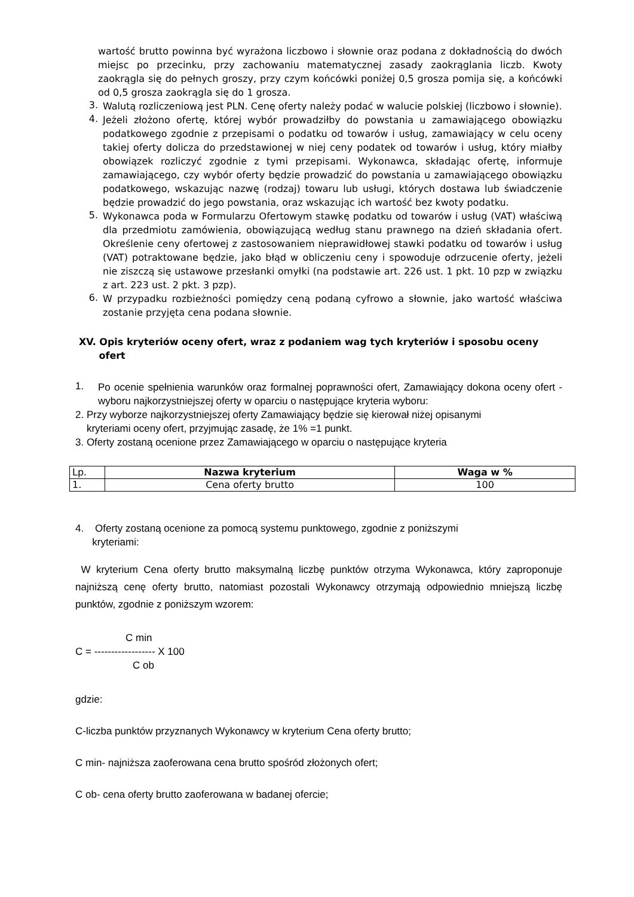wartość brutto powinna być wyrażona liczbowo i słownie oraz podana z dokładnością do dwóch miejsc po przecinku, przy zachowaniu matematycznej zasady zaokrąglania liczb. Kwoty zaokrągla się do pełnych groszy, przy czym końcówki poniżej 0,5 grosza pomija się, a końcówki od 0,5 grosza zaokrągla się do 1 grosza.
3. Walutą rozliczeniową jest PLN. Cenę oferty należy podać w walucie polskiej (liczbowo i słownie).
4. Jeżeli złożono ofertę, której wybór prowadziłby do powstania u zamawiającego obowiązku podatkowego zgodnie z przepisami o podatku od towarów i usług, zamawiający w celu oceny takiej oferty dolicza do przedstawionej w niej ceny podatek od towarów i usług, który miałby obowiązek rozliczyć zgodnie z tymi przepisami. Wykonawca, składając ofertę, informuje zamawiającego, czy wybór oferty będzie prowadzić do powstania u zamawiającego obowiązku podatkowego, wskazując nazwę (rodzaj) towaru lub usługi, których dostawa lub świadczenie będzie prowadzić do jego powstania, oraz wskazując ich wartość bez kwoty podatku.
5. Wykonawca poda w Formularzu Ofertowym stawkę podatku od towarów i usług (VAT) właściwą dla przedmiotu zamówienia, obowiązującą według stanu prawnego na dzień składania ofert. Określenie ceny ofertowej z zastosowaniem nieprawidłowej stawki podatku od towarów i usług (VAT) potraktowane będzie, jako błąd w obliczeniu ceny i spowoduje odrzucenie oferty, jeżeli nie ziszczą się ustawowe przesłanki omyłki (na podstawie art. 226 ust. 1 pkt. 10 pzp w związku z art. 223 ust. 2 pkt. 3 pzp).
6. W przypadku rozbieżności pomiędzy ceną podaną cyfrowo a słownie, jako wartość właściwa zostanie przyjęta cena podana słownie.
XV. Opis kryteriów oceny ofert, wraz z podaniem wag tych kryteriów i sposobu oceny
ofert
1. Po ocenie spełnienia warunków oraz formalnej poprawności ofert, Zamawiający dokona oceny ofert - wyboru najkorzystniejszej oferty w oparciu o następujące kryteria wyboru:
2. Przy wyborze najkorzystniejszej oferty Zamawiający będzie się kierował niżej opisanymi
kryteriami oceny ofert, przyjmując zasadę, że 1% =1 punkt.
3. Oferty zostaną ocenione przez Zamawiającego w oparciu o następujące kryteria
| Lp. | Nazwa kryterium | Waga w % |
| 1. | Cena oferty brutto | 100 |
4. Oferty zostaną ocenione za pomocą systemu punktowego, zgodnie z poniższymi
kryteriami:
W kryterium Cena oferty brutto maksymalną liczbę punktów otrzyma Wykonawca, który zaproponuje najniższą cenę oferty brutto, natomiast pozostali Wykonawcy otrzymają odpowiednio mniejszą liczbę punktów, zgodnie z poniższym wzorem:
C min
C = ------------------ X 100
C ob
gdzie:
C-liczba punktów przyznanych Wykonawcy w kryterium Cena oferty brutto;
C min- najniższa zaoferowana cena brutto spośród złożonych ofert;
C ob- cena oferty brutto zaoferowana w badanej ofercie;